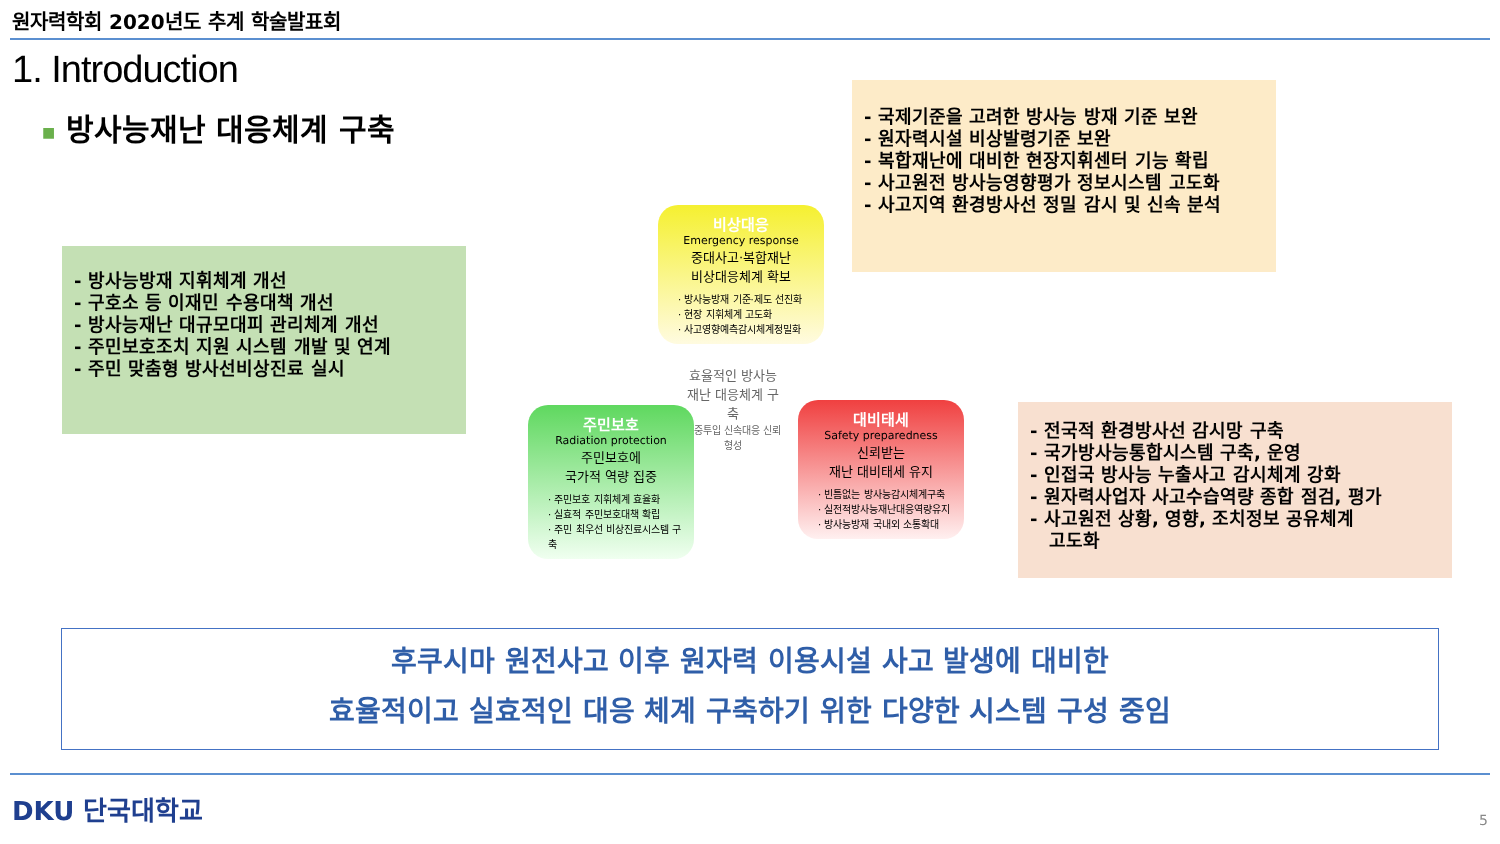원자력학회 2020년도 추계 학술발표회
1. Introduction
■ 방사능재난 대응체계 구축
- 방사능방재 지휘체계 개선
- 구호소 등 이재민 수용대책 개선
- 방사능재난 대규모대피 관리체계 개선
- 주민보호조치 지원 시스템 개발 및 연계
- 주민 맞춤형 방사선비상진료 실시
- 국제기준을 고려한 방사능 방재 기준 보완
- 원자력시설 비상발령기준 보완
- 복합재난에 대비한 현장지휘센터 기능 확립
- 사고원전 방사능영향평가 정보시스템 고도화
- 사고지역 환경방사선 정밀 감시 및 신속 분석
비상대응
Emergency response
중대사고·복합재난
비상대응체계 확보
· 방사능방재 기준·제도 선진화
· 현장 지휘체계 고도화
· 사고영향예측감시체계정밀화
효율적인 방사능재난 대응체계 구축
집중투입 신속대응 신뢰형성
주민보호
Radiation protection
주민보호에
국가적 역량 집중
· 주민보호 지휘체계 효율화
· 실효적 주민보호대책 확립
· 주민 최우선 비상진료시스템 구축
대비태세
Safety preparedness
신뢰받는
재난 대비태세 유지
· 빈틈없는 방사능감시체계구축
· 실전적방사능재난대응역량유지
· 방사능방재 국내외 소통확대
- 전국적 환경방사선 감시망 구축
- 국가방사능통합시스템 구축, 운영
- 인접국 방사능 누출사고 감시체계 강화
- 원자력사업자 사고수습역량 종합 점검, 평가
- 사고원전 상황, 영향, 조치정보 공유체계
고도화
후쿠시마 원전사고 이후 원자력 이용시설 사고 발생에 대비한
효율적이고 실효적인 대응 체계 구축하기 위한 다양한 시스템 구성 중임
DKU 단국대학교 5